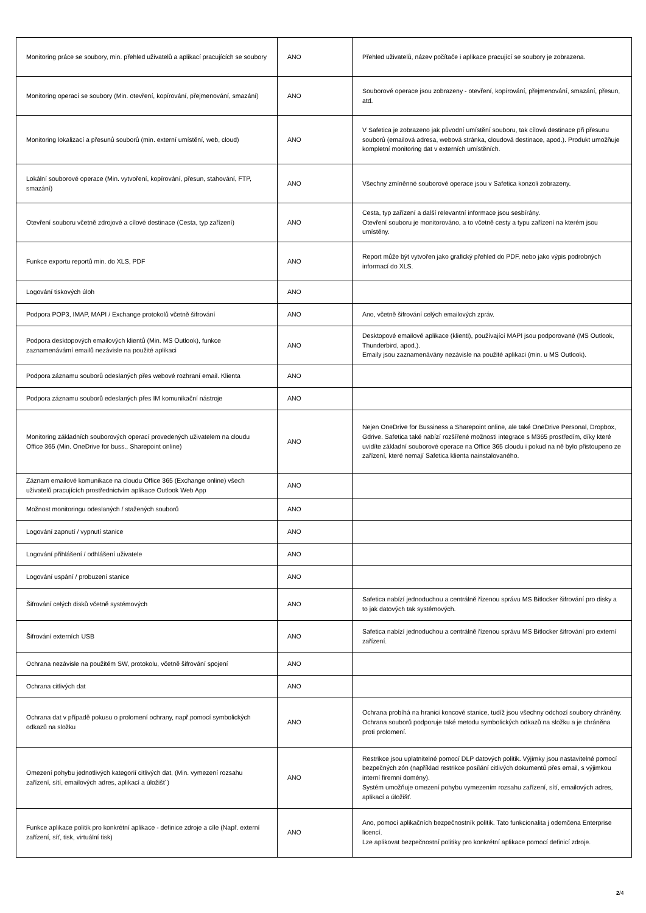| Monitoring práce se soubory, min. přehled uživatelů a aplikací pracujících se soubory | ANO | Přehled uživatelů, název počítače i aplikace pracující se soubory je zobrazena. |
| Monitoring operací se soubory (Min. otevření, kopírování, přejmenování, smazání) | ANO | Souborové operace jsou zobrazeny - otevření, kopírování, přejmenování, smazání, přesun, atd. |
| Monitoring lokalizací a přesunů souborů (min. externí umístění, web, cloud) | ANO | V Safetica je zobrazeno jak původní umístění souboru, tak cílová destinace při přesunu souborů (emailová adresa, webová stránka, cloudová destinace, apod.). Produkt umožňuje kompletní monitoring dat v externích umístěních. |
| Lokální souborové operace (Min. vytvoření, kopírování, přesun, stahování, FTP, smazání) | ANO | Všechny zmíněnné souborové operace jsou v Safetica konzoli zobrazeny. |
| Otevření souboru včetně zdrojové a cílové destinace (Cesta, typ zařízení) | ANO | Cesta, typ zařízení a další relevantní informace jsou sesbírány. Otevření souboru je monitorováno, a to včetně cesty a typu zařízení na kterém jsou umístěny. |
| Funkce exportu reportů min. do XLS, PDF | ANO | Report může být vytvořen jako grafický přehled do PDF, nebo jako výpis podrobných informací do XLS. |
| Logování tiskových úloh | ANO | |
| Podpora POP3, IMAP, MAPI / Exchange protokolů včetně šifrování | ANO | Ano, včetně šifrování celých emailových zpráv. |
| Podpora desktopových emailových klientů (Min. MS Outlook), funkce zaznamenávámí emailů nezávisle na použité aplikaci | ANO | Desktopové emailové aplikace (klienti), používající MAPI jsou podporované (MS Outlook, Thunderbird, apod.). Emaily jsou zaznamenávány nezávisle na použité aplikaci (min. u MS Outlook). |
| Podpora záznamu souborů odeslaných přes webové rozhraní email. Klienta | ANO | |
| Podpora záznamu souborů edeslaných přes IM komunikační nástroje | ANO | |
| Monitoring základních souborových operací provedených uživatelem na cloudu Office 365 (Min. OneDrive for buss., Sharepoint online) | ANO | Nejen OneDrive for Bussiness a Sharepoint online, ale také OneDrive Personal, Dropbox, Gdrive. Safetica také nabízí rozšířené možnosti integrace s M365 prostředím, díky které uvidíte základní souborové operace na Office 365 cloudu i pokud na ně bylo přistoupeno ze zařízení, které nemají Safetica klienta nainstalovaného. |
| Záznam emailové komunikace na cloudu Office 365 (Exchange online) všech uživatelů pracujících prostřednictvím aplikace Outlook Web App | ANO | |
| Možnost monitoringu odeslaných / stažených souborů | ANO | |
| Logování zapnutí / vypnutí stanice | ANO | |
| Logování přihlášení / odhlášení uživatele | ANO | |
| Logování uspání / probuzení stanice | ANO | |
| Šifrování celých disků včetně systémových | ANO | Safetica nabízí jednoduchou a centrálně řízenou správu MS Bitlocker šifrování pro disky a to jak datových tak systémových. |
| Šifrování externích USB | ANO | Safetica nabízí jednoduchou a centrálně řízenou správu MS Bitlocker šifrování pro externí zařízení. |
| Ochrana nezávisle na použitém SW, protokolu, včetně šifrování spojení | ANO | |
| Ochrana citlivých dat | ANO | |
| Ochrana dat v případě pokusu o prolomení ochrany, např.pomocí symbolických odkazů na složku | ANO | Ochrana probíhá na hranici koncové stanice, tudíž jsou všechny odchozí soubory chráněny. Ochrana souborů podporuje také metodu symbolických odkazů na složku a je chráněna proti prolomení. |
| Omezení pohybu jednotlivých kategorií citlivých dat, (Min. vymezení rozsahu zařízení, sítí, emailových adres, aplikací a úložišť ) | ANO | Restrikce jsou uplatnitelné pomocí DLP datových politik. Výjimky jsou nastavitelné pomocí bezpečných zón (například restrikce posílání citlivých dokumentů přes email, s výjimkou interní firemní domény). Systém umožňuje omezení pohybu vymezením rozsahu zařízení, sítí, emailových adres, aplikací a úložišť. |
| Funkce aplikace politik pro konkrétní aplikace - definice zdroje a cíle (Např. externí zařízení, síť, tisk, virtuální tisk) | ANO | Ano, pomocí aplikačních bezpečnostník politik. Tato funkcionalita j odemčena Enterprise licencí. Lze aplikovat bezpečnostní politiky pro konkrétní aplikace pomocí definicí zdroje. |
2/4